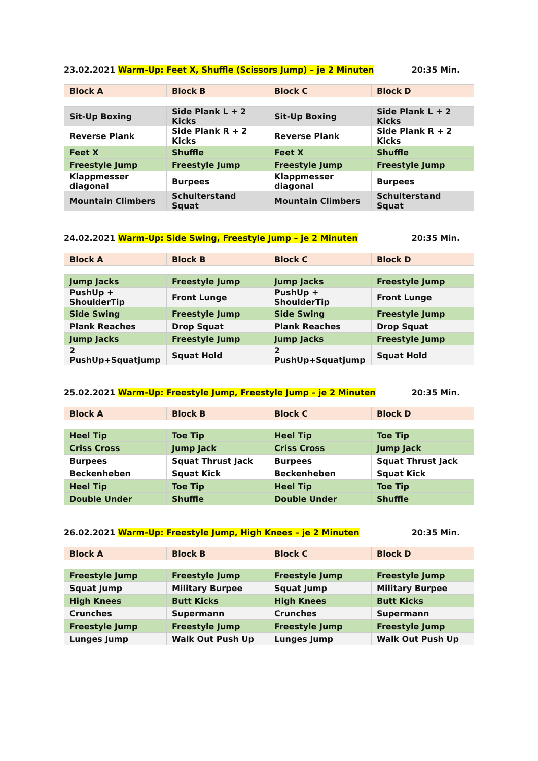23.02.2021 Warm-Up: Feet X, Shuffle (Scissors Jump) – je 2 Minuten
20:35 Min.
| Block A | Block B | Block C | Block D |
| --- | --- | --- | --- |
| Sit-Up Boxing | Side Plank L + 2 Kicks | Sit-Up Boxing | Side Plank L + 2 Kicks |
| Reverse Plank | Side Plank R + 2 Kicks | Reverse Plank | Side Plank R + 2 Kicks |
| Feet X | Shuffle | Feet X | Shuffle |
| Freestyle Jump | Freestyle Jump | Freestyle Jump | Freestyle Jump |
| Klappmesser diagonal | Burpees | Klappmesser diagonal | Burpees |
| Mountain Climbers | Schulterstand Squat | Mountain Climbers | Schulterstand Squat |
24.02.2021 Warm-Up: Side Swing, Freestyle Jump – je 2 Minuten
20:35 Min.
| Block A | Block B | Block C | Block D |
| --- | --- | --- | --- |
| Jump Jacks | Freestyle Jump | Jump Jacks | Freestyle Jump |
| PushUp + ShoulderTip | Front Lunge | PushUp + ShoulderTip | Front Lunge |
| Side Swing | Freestyle Jump | Side Swing | Freestyle Jump |
| Plank Reaches | Drop Squat | Plank Reaches | Drop Squat |
| Jump Jacks | Freestyle Jump | Jump Jacks | Freestyle Jump |
| 2 PushUp+Squatjump | Squat Hold | 2 PushUp+Squatjump | Squat Hold |
25.02.2021 Warm-Up: Freestyle Jump, Freestyle Jump – je 2 Minuten
20:35 Min.
| Block A | Block B | Block C | Block D |
| --- | --- | --- | --- |
| Heel Tip | Toe Tip | Heel Tip | Toe Tip |
| Criss Cross | Jump Jack | Criss Cross | Jump Jack |
| Burpees | Squat Thrust Jack | Burpees | Squat Thrust Jack |
| Beckenheben | Squat Kick | Beckenheben | Squat Kick |
| Heel Tip | Toe Tip | Heel Tip | Toe Tip |
| Double Under | Shuffle | Double Under | Shuffle |
26.02.2021 Warm-Up: Freestyle Jump, High Knees – je 2 Minuten
20:35 Min.
| Block A | Block B | Block C | Block D |
| --- | --- | --- | --- |
| Freestyle Jump | Freestyle Jump | Freestyle Jump | Freestyle Jump |
| Squat Jump | Military Burpee | Squat Jump | Military Burpee |
| High Knees | Butt Kicks | High Knees | Butt Kicks |
| Crunches | Supermann | Crunches | Supermann |
| Freestyle Jump | Freestyle Jump | Freestyle Jump | Freestyle Jump |
| Lunges Jump | Walk Out Push Up | Lunges Jump | Walk Out Push Up |